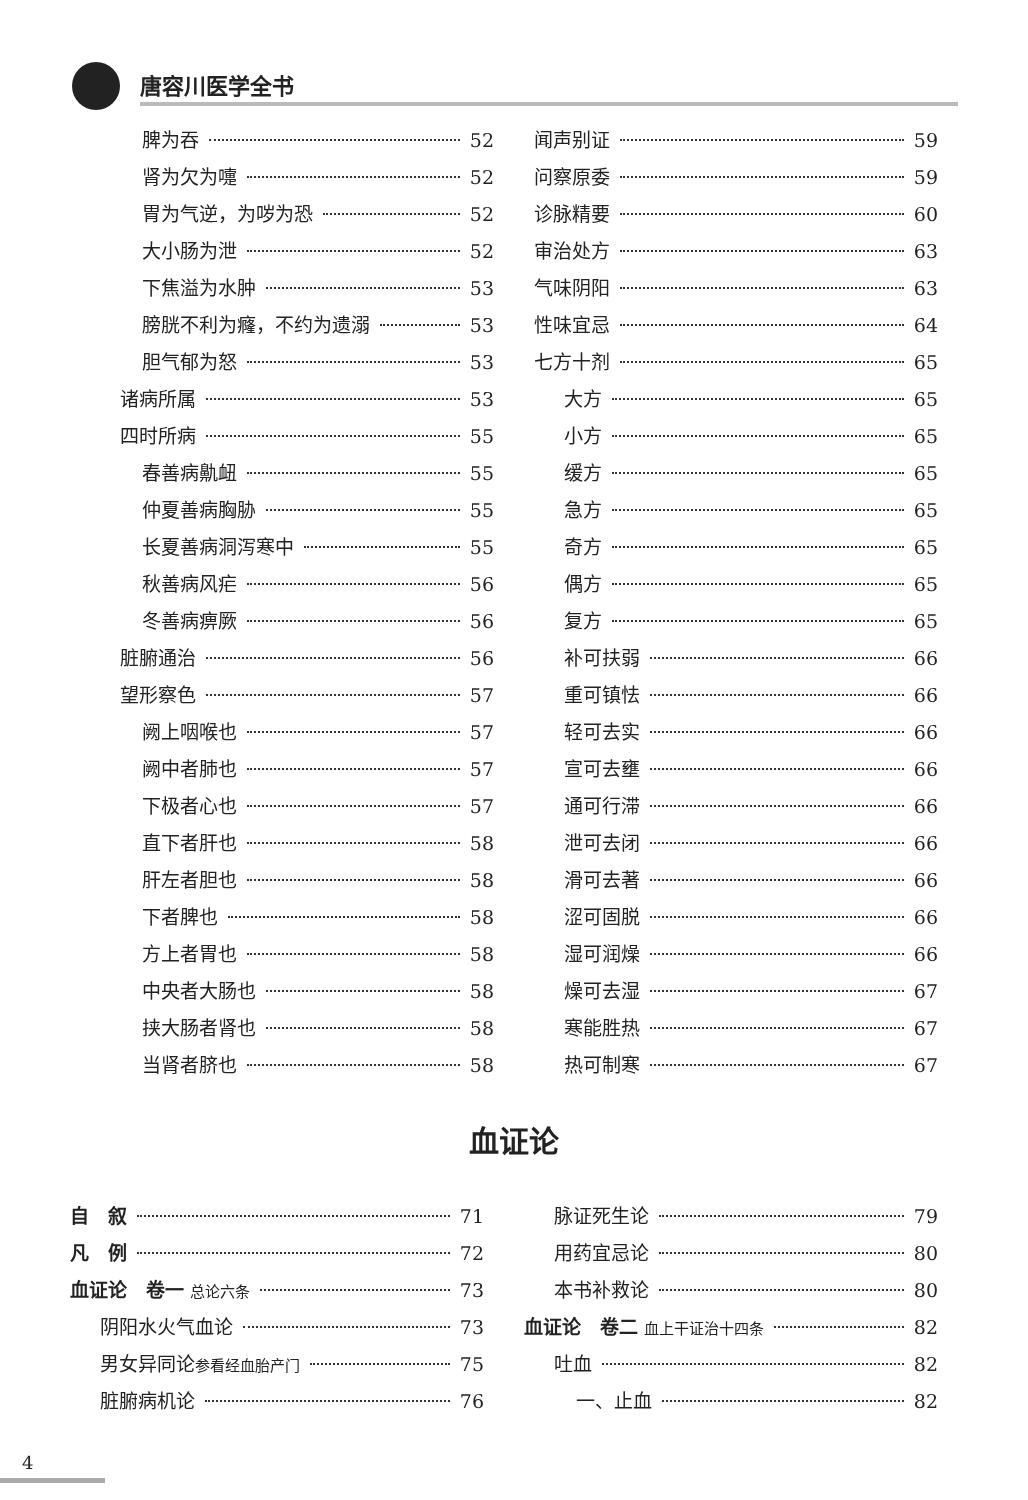唐容川医学全书
脾为吞 52
肾为欠为嚏 52
胃为气逆，为哕为恐 52
大小肠为泄 52
下焦溢为水肿 53
膀胱不利为癃，不约为遗溺 53
胆气郁为怒 53
诸病所属 53
四时所病 55
春善病鼽衄 55
仲夏善病胸胁 55
长夏善病洞泻寒中 55
秋善病风疟 56
冬善病痹厥 56
脏腑通治 56
望形察色 57
阙上咽喉也 57
阙中者肺也 57
下极者心也 57
直下者肝也 58
肝左者胆也 58
下者脾也 58
方上者胃也 58
中央者大肠也 58
挟大肠者肾也 58
当肾者脐也 58
闻声别证 59
问察原委 59
诊脉精要 60
审治处方 63
气味阴阳 63
性味宜忌 64
七方十剂 65
大方 65
小方 65
缓方 65
急方 65
奇方 65
偶方 65
复方 65
补可扶弱 66
重可镇怯 66
轻可去实 66
宣可去壅 66
通可行滞 66
泄可去闭 66
滑可去著 66
涩可固脱 66
湿可润燥 66
燥可去湿 67
寒能胜热 67
热可制寒 67
血证论
自　叙 71
凡　例 72
血证论　卷一 总论六条 73
阴阳水火气血论 73
男女异同论参看经血胎产门 75
脏腑病机论 76
脉证死生论 79
用药宜忌论 80
本书补救论 80
血证论　卷二 血上干证治十四条 82
吐血 82
一、止血 82
4